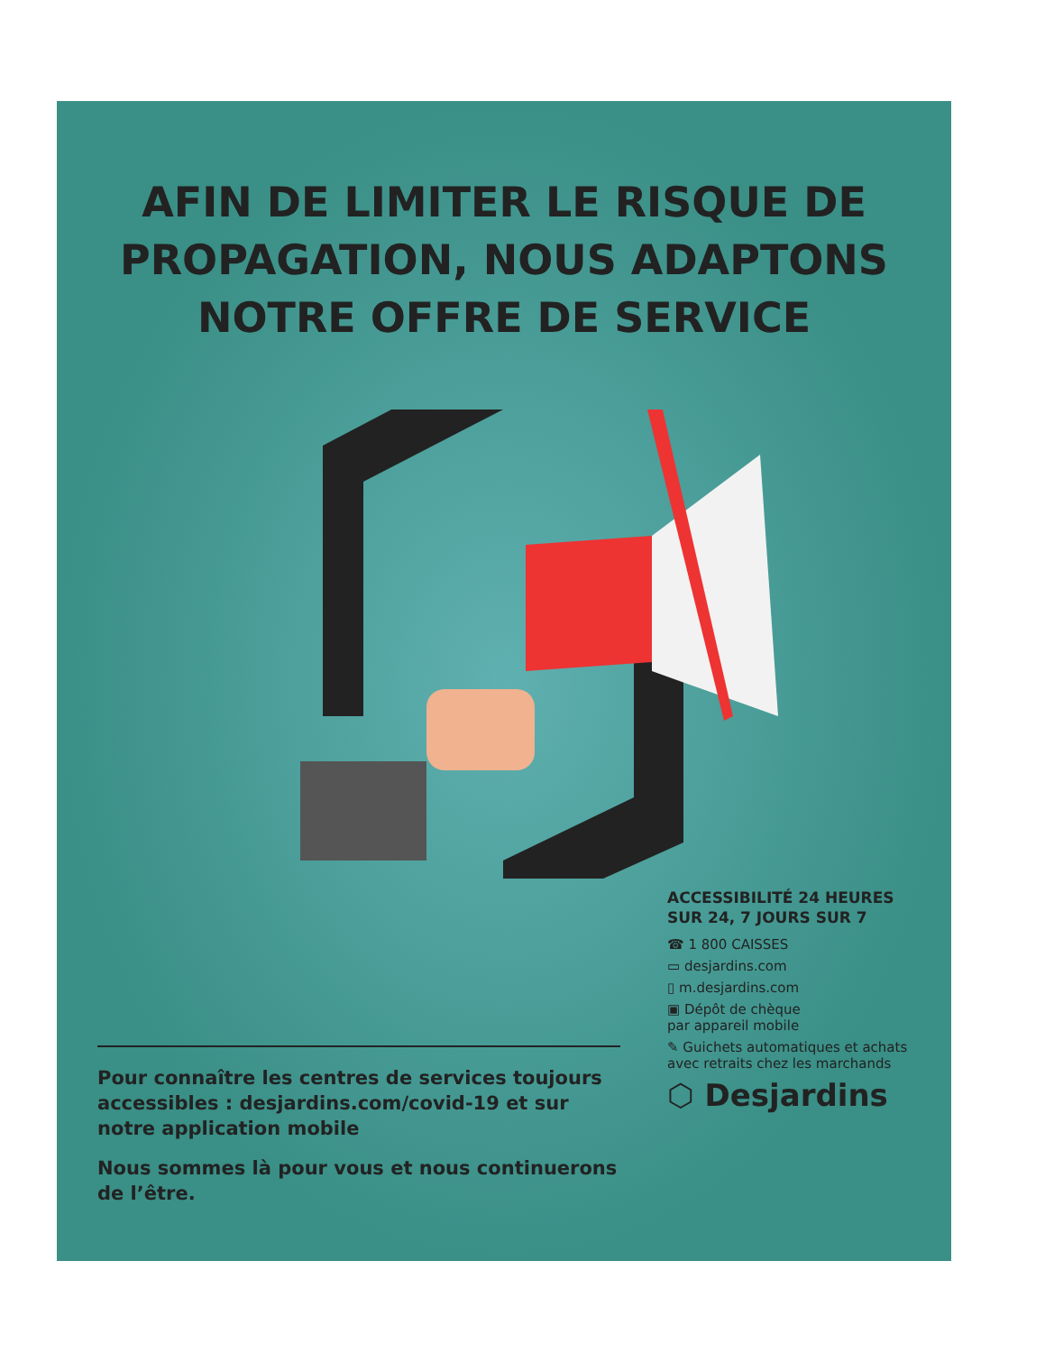AFIN DE LIMITER LE RISQUE DE PROPAGATION, NOUS ADAPTONS NOTRE OFFRE DE SERVICE
Pour connaître les centres de services toujours accessibles : desjardins.com/covid-19 et sur notre application mobile
Nous sommes là pour vous et nous continuerons de l’être.
ACCESSIBILITÉ 24 HEURES SUR 24, 7 JOURS SUR 7
☎ 1 800 CAISSES
▭ desjardins.com
▯ m.desjardins.com
▣ Dépôt de chèque
par appareil mobile
✎ Guichets automatiques et achats avec retraits chez les marchands
⬡ Desjardins